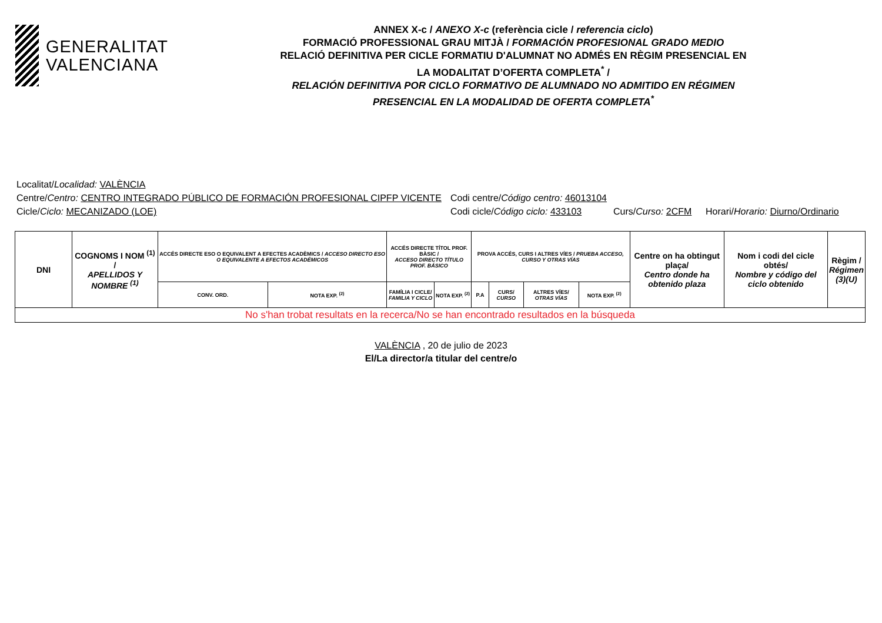GENERALITAT
VALENCIANA
ANNEX X-c / ANEXO X-c (referència cicle / referencia ciclo)
FORMACIÓ PROFESSIONAL GRAU MITJÀ / FORMACIÓN PROFESIONAL GRADO MEDIO
RELACIÓ DEFINITIVA PER CICLE FORMATIU D'ALUMNAT NO ADMÉS EN RÈGIM PRESENCIAL EN
LA MODALITAT D’OFERTA COMPLETA<sup>*</sup> /
RELACIÓN DEFINITIVA POR CICLO FORMATIVO DE ALUMNADO NO ADMITIDO EN RÉGIMEN
PRESENCIAL EN LA MODALIDAD DE OFERTA COMPLETA<sup>*</sup>
Localitat/Localidad: VALÈNCIA
Centre/Centro: CENTRO INTEGRADO PÚBLICO DE FORMACIÓN PROFESIONAL CIPFP VICENTE Codi centre/Código centro: 46013104
Cicle/Ciclo: MECANIZADO (LOE) Codi cicle/Código ciclo: 433103 Curs/Curso: 2CFM Horari/Horario: Diurno/Ordinario
| DNI | COGNOMS I NOM <sup>(1)</sup> / APELLIDOS Y NOMBRE <sup>(1)</sup> | ACCÉS DIRECTE ESO O EQUIVALENT A EFECTES ACADÈMICS / ACCESO DIRECTO ESO O EQUIVALENTE A EFECTOS ACADÉMICOS | | ACCÉS DIRECTE TÍTOL PROF. BÀSIC / ACCESO DIRECTO TÍTULO PROF. BÁSICO | | PROVA ACCÉS, CURS I ALTRES VÍES / PRUEBA ACCESO, CURSO Y OTRAS VÍAS | | | | Centre on ha obtingut plaça/ Centro donde ha obtenido plaza | Nom i codi del cicle obtés/ Nombre y código del ciclo obtenido | Règim / Régimen (3)(U) |
| --- | --- | --- | --- | --- | --- | --- | --- | --- | --- | --- | --- | --- |
| | | CONV. ORD. | NOTA EXP. <sup>(2)</sup> | FAMÍLIA I CICLE/ FAMILIA Y CICLO | NOTA EXP. <sup>(2)</sup> | P.A | CURS/ CURSO | ALTRES VÍES/ OTRAS VÍAS | NOTA EXP. <sup>(2)</sup> | | | |
| No s'han trobat resultats en la recerca/No se han encontrado resultados en la búsqueda | | | | | | | | | | | | |
VALÈNCIA , 20 de julio de 2023
El/La director/a titular del centre/o